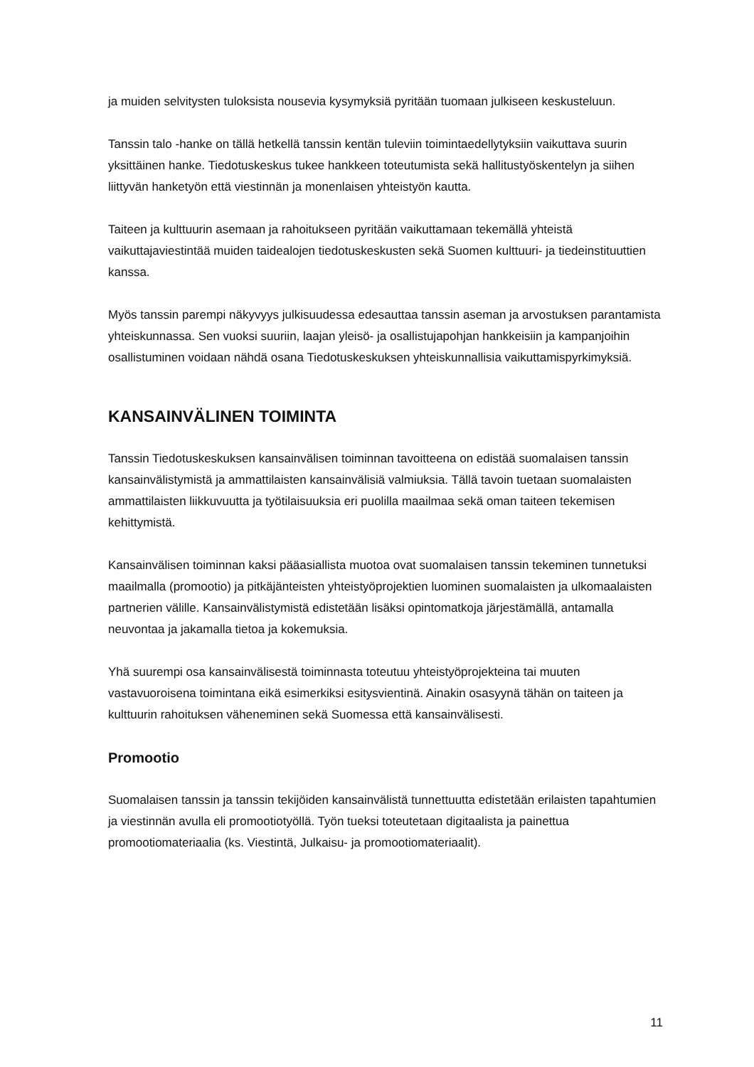ja muiden selvitysten tuloksista nousevia kysymyksiä pyritään tuomaan julkiseen keskusteluun.
Tanssin talo -hanke on tällä hetkellä tanssin kentän tuleviin toimintaedellytyksiin vaikuttava suurin yksittäinen hanke. Tiedotuskeskus tukee hankkeen toteutumista sekä hallitustyöskentelyn ja siihen liittyvän hanketyön että viestinnän ja monenlaisen yhteistyön kautta.
Taiteen ja kulttuurin asemaan ja rahoitukseen pyritään vaikuttamaan tekemällä yhteistä vaikuttajaviestintää muiden taidealojen tiedotuskeskusten sekä Suomen kulttuuri- ja tiedeinstituuttien kanssa.
Myös tanssin parempi näkyvyys julkisuudessa edesauttaa tanssin aseman ja arvostuksen parantamista yhteiskunnassa. Sen vuoksi suuriin, laajan yleisö- ja osallistujapohjan hankkeisiin ja kampanjoihin osallistuminen voidaan nähdä osana Tiedotuskeskuksen yhteiskunnallisia vaikuttamispyrkimyksiä.
KANSAINVÄLINEN TOIMINTA
Tanssin Tiedotuskeskuksen kansainvälisen toiminnan tavoitteena on edistää suomalaisen tanssin kansainvälistymistä ja ammattilaisten kansainvälisiä valmiuksia. Tällä tavoin tuetaan suomalaisten ammattilaisten liikkuvuutta ja työtilaisuuksia eri puolilla maailmaa sekä oman taiteen tekemisen kehittymistä.
Kansainvälisen toiminnan kaksi pääasiallista muotoa ovat suomalaisen tanssin tekeminen tunnetuksi maailmalla (promootio) ja pitkäjänteisten yhteistyöprojektien luominen suomalaisten ja ulkomaalaisten partnerien välille. Kansainvälistymistä edistetään lisäksi opintomatkoja järjestämällä, antamalla neuvontaa ja jakamalla tietoa ja kokemuksia.
Yhä suurempi osa kansainvälisestä toiminnasta toteutuu yhteistyöprojekteina tai muuten vastavuoroisena toimintana eikä esimerkiksi esitysvientinä. Ainakin osasyynä tähän on taiteen ja kulttuurin rahoituksen väheneminen sekä Suomessa että kansainvälisesti.
Promootio
Suomalaisen tanssin ja tanssin tekijöiden kansainvälistä tunnettuutta edistetään erilaisten tapahtumien ja viestinnän avulla eli promootiotyöllä. Työn tueksi toteutetaan digitaalista ja painettua promootiomateriaalia (ks. Viestintä, Julkaisu- ja promootiomateriaalit).
11